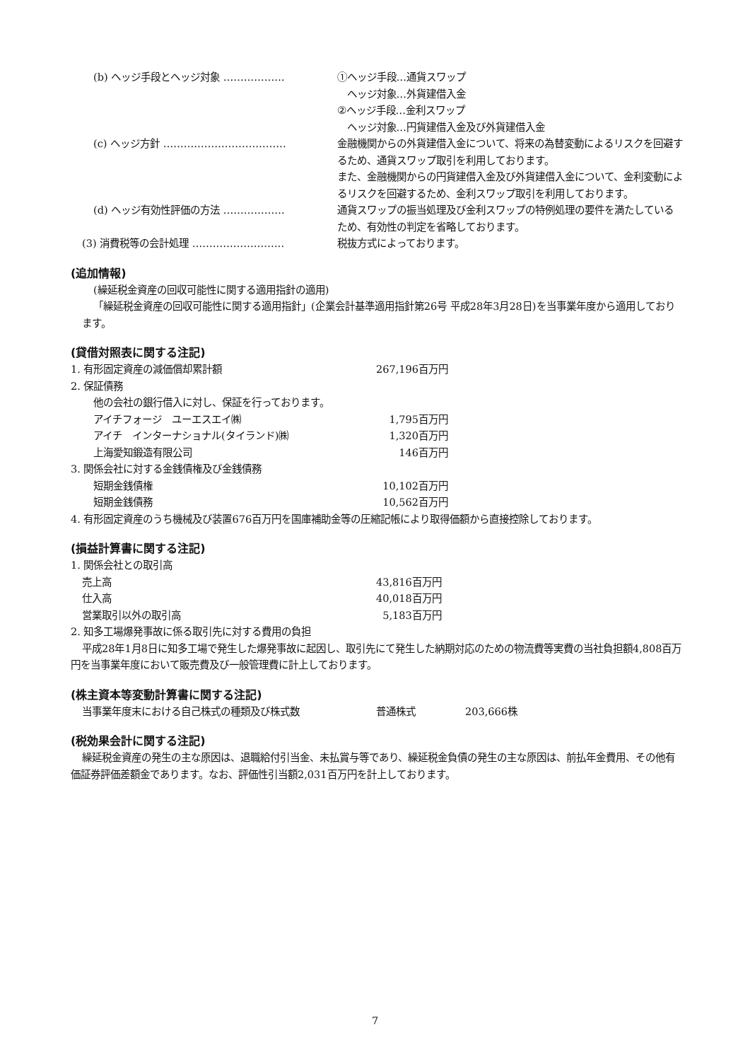| (b) ヘッジ手段とヘッジ対象 ……………… | ①ヘッジ手段…通貨スワップ ヘッジ対象…外貨建借入金 ②ヘッジ手段…金利スワップ ヘッジ対象…円貨建借入金及び外貨建借入金 |
| (c) ヘッジ方針 ……………………………… | 金融機関からの外貨建借入金について、将来の為替変動によるリスクを回避するため、通貨スワップ取引を利用しております。 また、金融機関からの円貨建借入金及び外貨建借入金について、金利変動によるリスクを回避するため、金利スワップ取引を利用しております。 |
| (d) ヘッジ有効性評価の方法 ……………… | 通貨スワップの振当処理及び金利スワップの特例処理の要件を満たしているため、有効性の判定を省略しております。 |
| (3) 消費税等の会計処理 ……………………… | 税抜方式によっております。 |
(追加情報)
(繰延税金資産の回収可能性に関する適用指針の適用)
「繰延税金資産の回収可能性に関する適用指針」(企業会計基準適用指針第26号 平成28年3月28日)を当事業年度から適用しております。
(貸借対照表に関する注記)
| 1. 有形固定資産の減価償却累計額 | | 267,196百万円 |
| 2. 保証債務 | | |
| | 他の会社の銀行借入に対し、保証を行っております。 | |
| | アイチフォージ ユーエスエイ㈱ | 1,795百万円 |
| | アイチ インターナショナル(タイランド)㈱ | 1,320百万円 |
| | 上海愛知鍛造有限公司 | 146百万円 |
| 3. 関係会社に対する金銭債権及び金銭債務 | | |
| | 短期金銭債権 | 10,102百万円 |
| | 短期金銭債務 | 10,562百万円 |
4. 有形固定資産のうち機械及び装置676百万円を国庫補助金等の圧縮記帳により取得価額から直接控除しております。
(損益計算書に関する注記)
| 1. 関係会社との取引高 | | |
| | 売上高 | 43,816百万円 |
| | 仕入高 | 40,018百万円 |
| | 営業取引以外の取引高 | 5,183百万円 |
2. 知多工場爆発事故に係る取引先に対する費用の負担
平成28年1月8日に知多工場で発生した爆発事故に起因し、取引先にて発生した納期対応のための物流費等実費の当社負担額4,808百万円を当事業年度において販売費及び一般管理費に計上しております。
(株主資本等変動計算書に関する注記)
| 当事業年度末における自己株式の種類及び株式数 | 普通株式 | 203,666株 |
(税効果会計に関する注記)
繰延税金資産の発生の主な原因は、退職給付引当金、未払賞与等であり、繰延税金負債の発生の主な原因は、前払年金費用、その他有価証券評価差額金であります。なお、評価性引当額2,031百万円を計上しております。
7